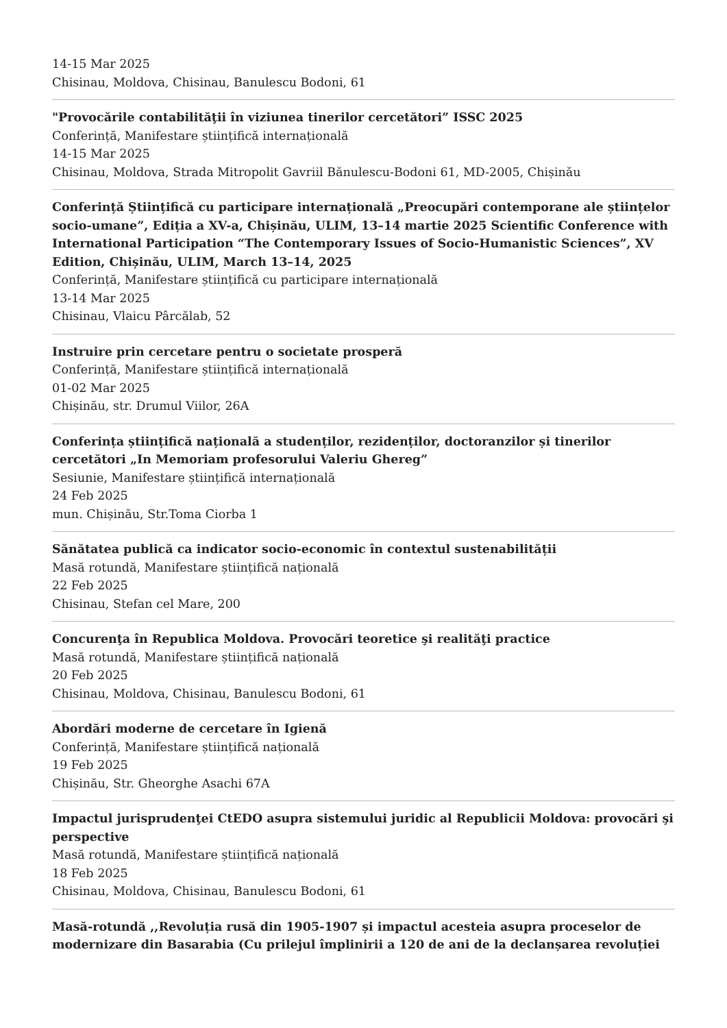14-15 Mar 2025
Chisinau, Moldova, Chisinau, Banulescu Bodoni, 61
"Provocările contabilităţii în viziunea tinerilor cercetători” ISSC 2025
Conferință, Manifestare științifică internațională
14-15 Mar 2025
Chisinau, Moldova, Strada Mitropolit Gavriil Bănulescu-Bodoni 61, MD-2005, Chișinău
Conferință Științifică cu participare internațională „Preocupări contemporane ale științelor socio-umane”, Ediția a XV-a, Chișinău, ULIM, 13–14 martie 2025 Scientific Conference with International Participation “The Contemporary Issues of Socio-Humanistic Sciences”, XV Edition, Chișinău, ULIM, March 13–14, 2025
Conferință, Manifestare științifică cu participare internațională
13-14 Mar 2025
Chisinau, Vlaicu Pârcălab, 52
Instruire prin cercetare pentru o societate prosperă
Conferință, Manifestare științifică internațională
01-02 Mar 2025
Chișinău, str. Drumul Viilor, 26A
Conferința științifică națională a studenților, rezidenților, doctoranzilor și tinerilor cercetători „In Memoriam profesorului Valeriu Ghereg”
Sesiunie, Manifestare științifică internațională
24 Feb 2025
mun. Chișinău, Str.Toma Ciorba 1
Sănătatea publică ca indicator socio-economic în contextul sustenabilității
Masă rotundă, Manifestare științifică națională
22 Feb 2025
Chisinau, Stefan cel Mare, 200
Concurenţa în Republica Moldova. Provocări teoretice şi realităţi practice
Masă rotundă, Manifestare științifică națională
20 Feb 2025
Chisinau, Moldova, Chisinau, Banulescu Bodoni, 61
Abordări moderne de cercetare în Igienă
Conferință, Manifestare științifică națională
19 Feb 2025
Chișinău, Str. Gheorghe Asachi 67A
Impactul jurisprudenţei CtEDO asupra sistemului juridic al Republicii Moldova: provocări şi perspective
Masă rotundă, Manifestare științifică națională
18 Feb 2025
Chisinau, Moldova, Chisinau, Banulescu Bodoni, 61
Masă-rotundă ,,Revoluția rusă din 1905-1907 și impactul acesteia asupra proceselor de modernizare din Basarabia (Cu prilejul împlinirii a 120 de ani de la declanșarea revoluției